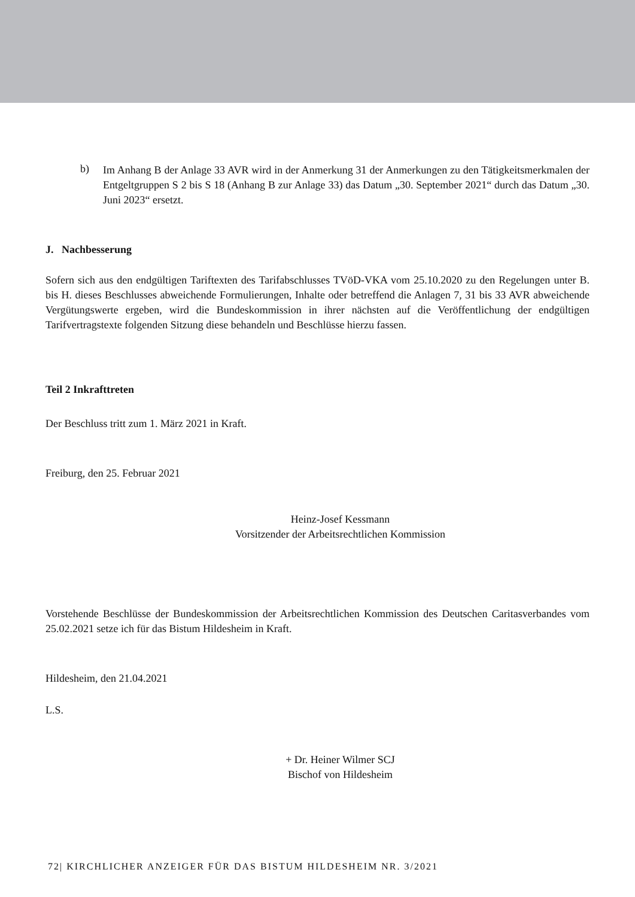b)
Im Anhang B der Anlage 33 AVR wird in der Anmerkung 31 der Anmerkungen zu den Tätigkeitsmerkmalen der Entgeltgruppen S 2 bis S 18 (Anhang B zur Anlage 33) das Datum „30. September 2021“ durch das Datum „30. Juni 2023“ ersetzt.
J. Nachbesserung
Sofern sich aus den endgültigen Tariftexten des Tarifabschlusses TVöD-VKA vom 25.10.2020 zu den Regelungen unter B. bis H. dieses Beschlusses abweichende Formulierungen, Inhalte oder betreffend die Anlagen 7, 31 bis 33 AVR abweichende Vergütungswerte ergeben, wird die Bundeskommission in ihrer nächsten auf die Veröffentlichung der endgültigen Tarifvertragstexte folgenden Sitzung diese behandeln und Beschlüsse hierzu fassen.
Teil 2 Inkrafttreten
Der Beschluss tritt zum 1. März 2021 in Kraft.
Freiburg, den 25. Februar 2021
Heinz-Josef Kessmann
Vorsitzender der Arbeitsrechtlichen Kommission
Vorstehende Beschlüsse der Bundeskommission der Arbeitsrechtlichen Kommission des Deutschen Caritasverbandes vom 25.02.2021 setze ich für das Bistum Hildesheim in Kraft.
Hildesheim, den 21.04.2021
L.S.
+ Dr. Heiner Wilmer SCJ
Bischof von Hildesheim
72| KIRCHLICHER ANZEIGER FÜR DAS BISTUM HILDESHEIM NR. 3/2021